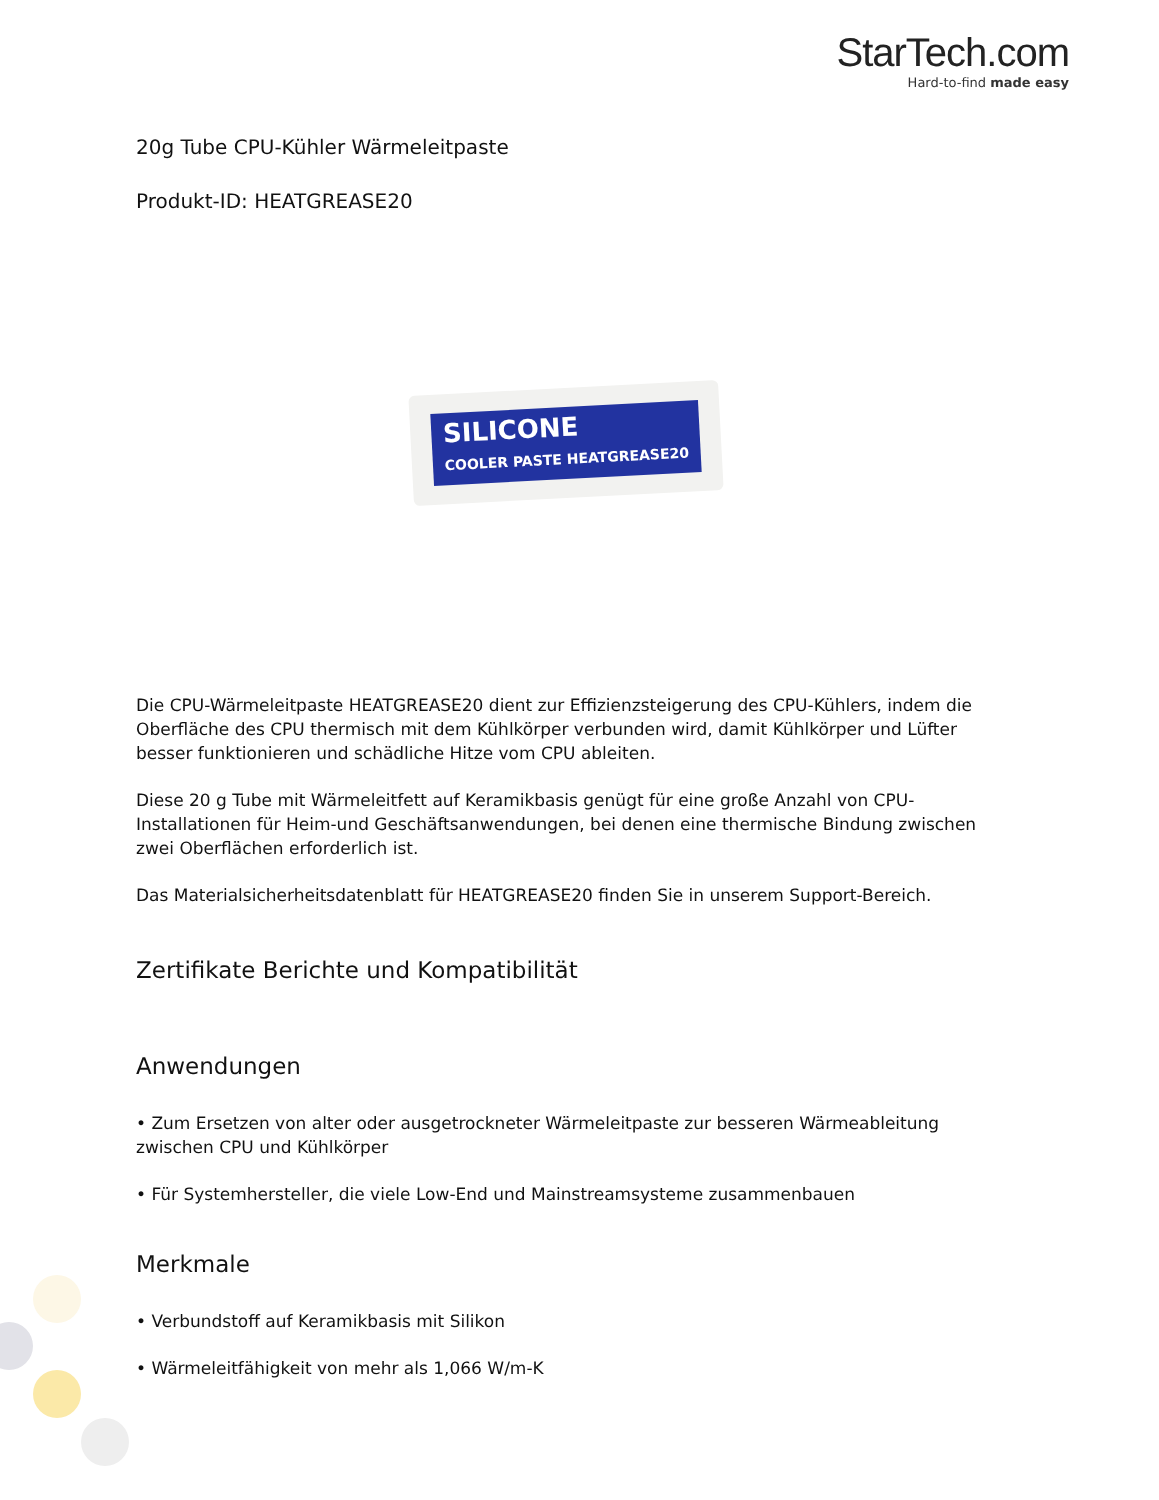StarTech.com
Hard-to-find made easy
20g Tube CPU-Kühler Wärmeleitpaste
Produkt-ID: HEATGREASE20
SILICONE
COOLER PASTE HEATGREASE20
Die CPU-Wärmeleitpaste HEATGREASE20 dient zur Effizienzsteigerung des CPU-Kühlers, indem die Oberfläche des CPU thermisch mit dem Kühlkörper verbunden wird, damit Kühlkörper und Lüfter besser funktionieren und schädliche Hitze vom CPU ableiten.
Diese 20 g Tube mit Wärmeleitfett auf Keramikbasis genügt für eine große Anzahl von CPU-Installationen für Heim-und Geschäftsanwendungen, bei denen eine thermische Bindung zwischen zwei Oberflächen erforderlich ist.
Das Materialsicherheitsdatenblatt für HEATGREASE20 finden Sie in unserem Support-Bereich.
Zertifikate Berichte und Kompatibilität
Anwendungen
• Zum Ersetzen von alter oder ausgetrockneter Wärmeleitpaste zur besseren Wärmeableitung zwischen CPU und Kühlkörper
• Für Systemhersteller, die viele Low-End und Mainstreamsysteme zusammenbauen
Merkmale
• Verbundstoff auf Keramikbasis mit Silikon
• Wärmeleitfähigkeit von mehr als 1,066 W/m-K